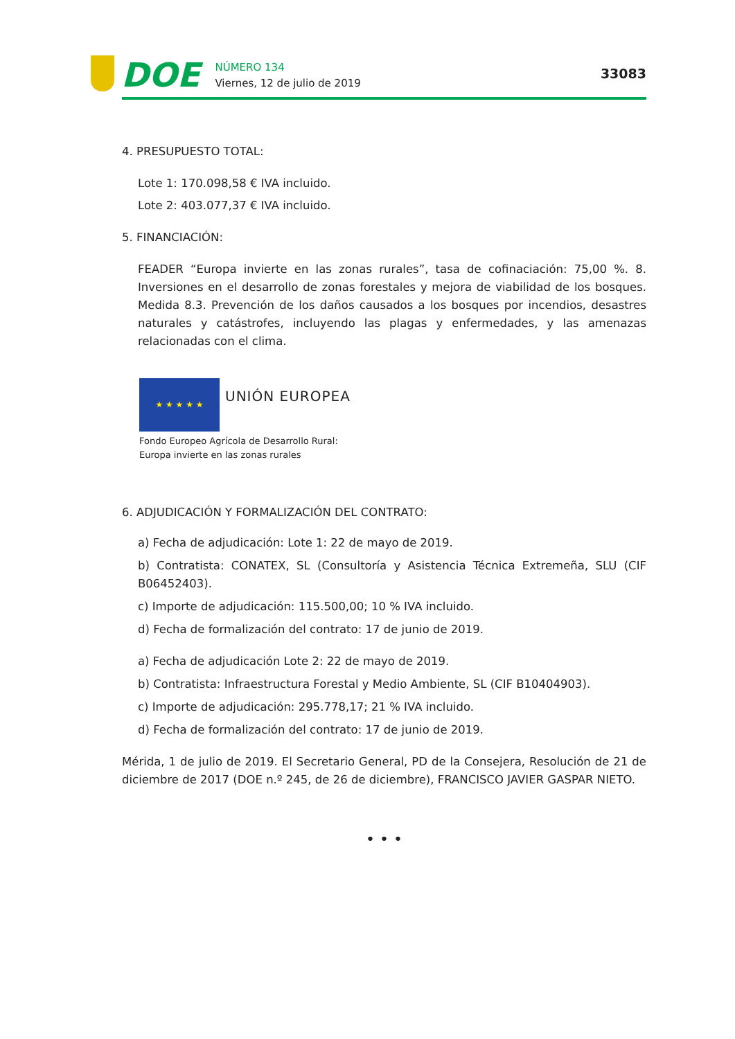DOE
NÚMERO 134
Viernes, 12 de julio de 2019
33083
4. PRESUPUESTO TOTAL:
Lote 1: 170.098,58 € IVA incluido.
Lote 2: 403.077,37 € IVA incluido.
5. FINANCIACIÓN:
FEADER “Europa invierte en las zonas rurales”, tasa de cofinaciación: 75,00 %. 8. Inversiones en el desarrollo de zonas forestales y mejora de viabilidad de los bosques. Medida 8.3. Prevención de los daños causados a los bosques por incendios, desastres naturales y catástrofes, incluyendo las plagas y enfermedades, y las amenazas relacionadas con el clima.
★ ★ ★ ★ ★
UNIÓN EUROPEA
Fondo Europeo Agrícola de Desarrollo Rural:
Europa invierte en las zonas rurales
6. ADJUDICACIÓN Y FORMALIZACIÓN DEL CONTRATO:
a) Fecha de adjudicación: Lote 1: 22 de mayo de 2019.
b) Contratista: CONATEX, SL (Consultoría y Asistencia Técnica Extremeña, SLU (CIF B06452403).
c) Importe de adjudicación: 115.500,00; 10 % IVA incluido.
d) Fecha de formalización del contrato: 17 de junio de 2019.
a) Fecha de adjudicación Lote 2: 22 de mayo de 2019.
b) Contratista: Infraestructura Forestal y Medio Ambiente, SL (CIF B10404903).
c) Importe de adjudicación: 295.778,17; 21 % IVA incluido.
d) Fecha de formalización del contrato: 17 de junio de 2019.
Mérida, 1 de julio de 2019. El Secretario General, PD de la Consejera, Resolución de 21 de diciembre de 2017 (DOE n.º 245, de 26 de diciembre), FRANCISCO JAVIER GASPAR NIETO.
• • •